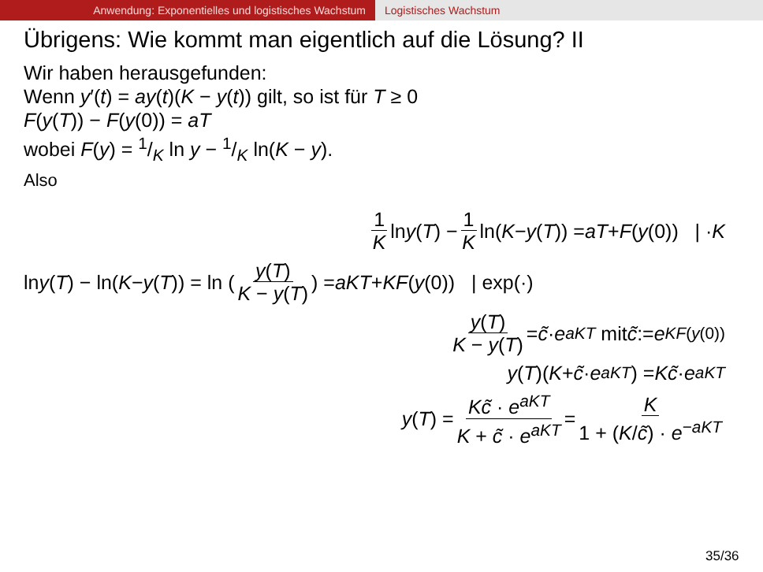Anwendung: Exponentielles und logistisches Wachstum Logistisches Wachstum
Übrigens: Wie kommt man eigentlich auf die Lösung? II
Wir haben herausgefunden:
Wenn y′(t) = ay(t)(K − y(t)) gilt, so ist für T ≥ 0
F(y(T)) − F(y(0)) = aT
wobei F(y) = 1/K ln y − 1/K ln(K − y).
Also
1 K ln y (T) − 1 K ln(K − y (T)) = aT + F (y (0)) | · K
ln y (T) − ln(K − y (T)) = ln (y(T) K − y(T)) = aKT + KF (y (0)) | exp(·)
y(T) K − y(T) = c̃ · e<sup>aKT</sup> mit c̃ := e<sup>KF(y(0))</sup>
y (T)(K + c̃ · e<sup>aKT</sup>) = Kc̃ · e<sup>aKT</sup>
y (T) = Kc̃ · e<sup>aKT</sup> K + c̃ · e<sup>aKT</sup> = K 1 + (K/c̃) · e<sup>−aKT</sup>
35/36